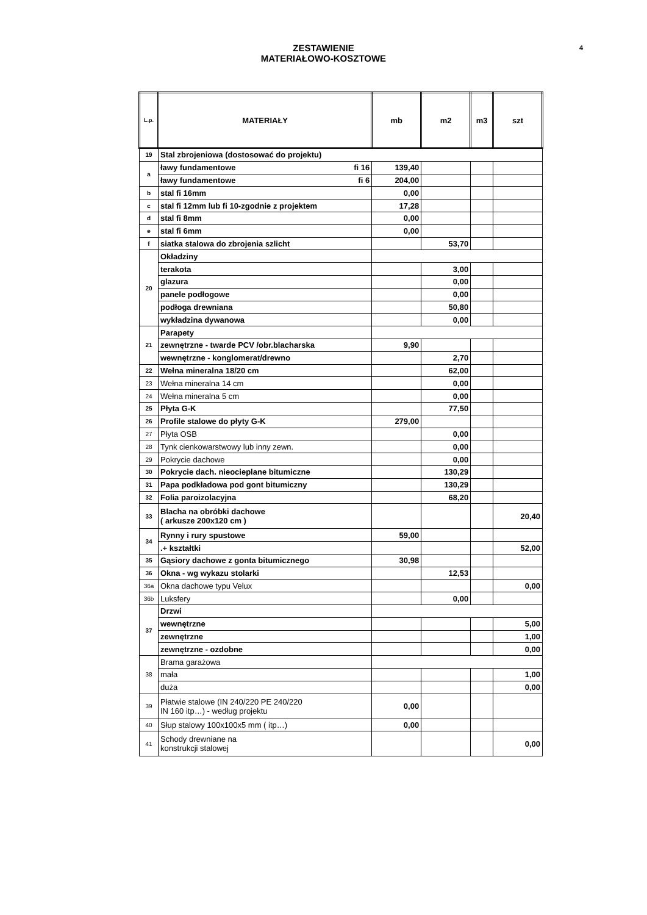ZESTAWIENIE
MATERIAŁOWO-KOSZTOWE
4
| L.p. | MATERIAŁY | mb | m2 | m3 | szt |
| --- | --- | --- | --- | --- | --- |
| 19 | Stal zbrojeniowa (dostosować do projektu) | | | | |
| a | ławy fundamentowe fi 16 | 139,40 | | | |
| | ławy fundamentowe fi 6 | 204,00 | | | |
| b | stal fi 16mm | 0,00 | | | |
| c | stal fi 12mm lub fi 10-zgodnie z projektem | 17,28 | | | |
| d | stal fi 8mm | 0,00 | | | |
| e | stal fi 6mm | 0,00 | | | |
| f | siatka stalowa do zbrojenia szlicht | | 53,70 | | |
| 20 | Okładziny | | | | |
| | terakota | | 3,00 | | |
| | glazura | | 0,00 | | |
| | panele podłogowe | | 0,00 | | |
| | podłoga drewniana | | 50,80 | | |
| | wykładzina dywanowa | | 0,00 | | |
| 21 | Parapety | | | | |
| | zewnętrzne - twarde PCV /obr.blacharska | 9,90 | | | |
| | wewnętrzne - konglomerat/drewno | | 2,70 | | |
| 22 | Wełna mineralna 18/20 cm | | 62,00 | | |
| 23 | Wełna mineralna 14 cm | | 0,00 | | |
| 24 | Wełna mineralna 5 cm | | 0,00 | | |
| 25 | Płyta G-K | | 77,50 | | |
| 26 | Profile stalowe do płyty G-K | 279,00 | | | |
| 27 | Płyta OSB | | 0,00 | | |
| 28 | Tynk cienkowarstwowy lub inny zewn. | | 0,00 | | |
| 29 | Pokrycie dachowe | | 0,00 | | |
| 30 | Pokrycie dach. nieocieplane bitumiczne | | 130,29 | | |
| 31 | Papa podkładowa pod gont bitumiczny | | 130,29 | | |
| 32 | Folia paroizolacyjna | | 68,20 | | |
| 33 | Blacha na obróbki dachowe ( arkusze 200x120 cm ) | | | | 20,40 |
| 34 | Rynny i rury spustowe | 59,00 | | | |
| | .+ kształtki | | | | 52,00 |
| 35 | Gąsiory dachowe z gonta bitumicznego | 30,98 | | | |
| 36 | Okna - wg wykazu stolarki | | 12,53 | | |
| 36a | Okna dachowe typu Velux | | | | 0,00 |
| 36b | Luksfery | | 0,00 | | |
| 37 | Drzwi | | | | |
| | wewnętrzne | | | | 5,00 |
| | zewnętrzne | | | | 1,00 |
| | zewnętrzne - ozdobne | | | | 0,00 |
| 38 | Brama garażowa | | | | |
| | mała | | | | 1,00 |
| | duża | | | | 0,00 |
| 39 | Płatwie stalowe (IN 240/220 PE 240/220 IN 160 itp…) - według projektu | 0,00 | | | |
| 40 | Słup stalowy 100x100x5 mm ( itp…) | 0,00 | | | |
| 41 | Schody drewniane na konstrukcji stalowej | | | | 0,00 |